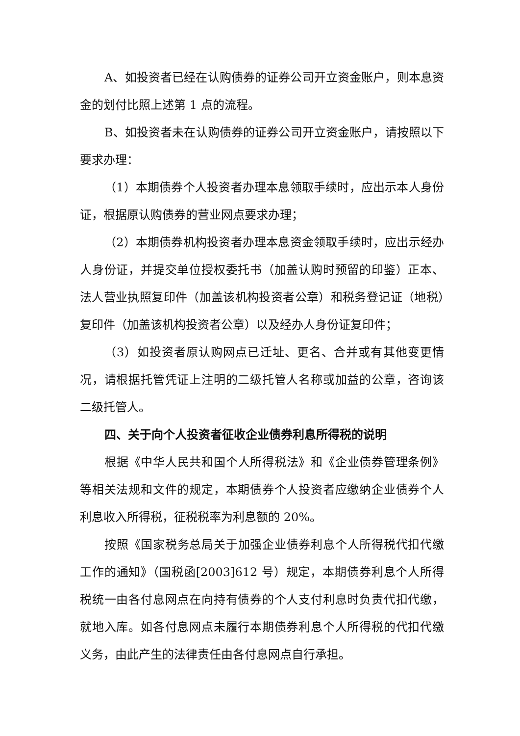A、如投资者已经在认购债券的证券公司开立资金账户，则本息资金的划付比照上述第 1 点的流程。
B、如投资者未在认购债券的证券公司开立资金账户，请按照以下要求办理：
（1）本期债券个人投资者办理本息领取手续时，应出示本人身份证，根据原认购债券的营业网点要求办理；
（2）本期债券机构投资者办理本息资金领取手续时，应出示经办人身份证，并提交单位授权委托书（加盖认购时预留的印鉴）正本、法人营业执照复印件（加盖该机构投资者公章）和税务登记证（地税）复印件（加盖该机构投资者公章）以及经办人身份证复印件；
（3）如投资者原认购网点已迁址、更名、合并或有其他变更情况，请根据托管凭证上注明的二级托管人名称或加益的公章，咨询该二级托管人。
四、关于向个人投资者征收企业债券利息所得税的说明
根据《中华人民共和国个人所得税法》和《企业债券管理条例》等相关法规和文件的规定，本期债券个人投资者应缴纳企业债券个人利息收入所得税，征税税率为利息额的 20%。
按照《国家税务总局关于加强企业债券利息个人所得税代扣代缴工作的通知》（国税函[2003]612 号）规定，本期债券利息个人所得税统一由各付息网点在向持有债券的个人支付利息时负责代扣代缴，就地入库。如各付息网点未履行本期债券利息个人所得税的代扣代缴义务，由此产生的法律责任由各付息网点自行承担。